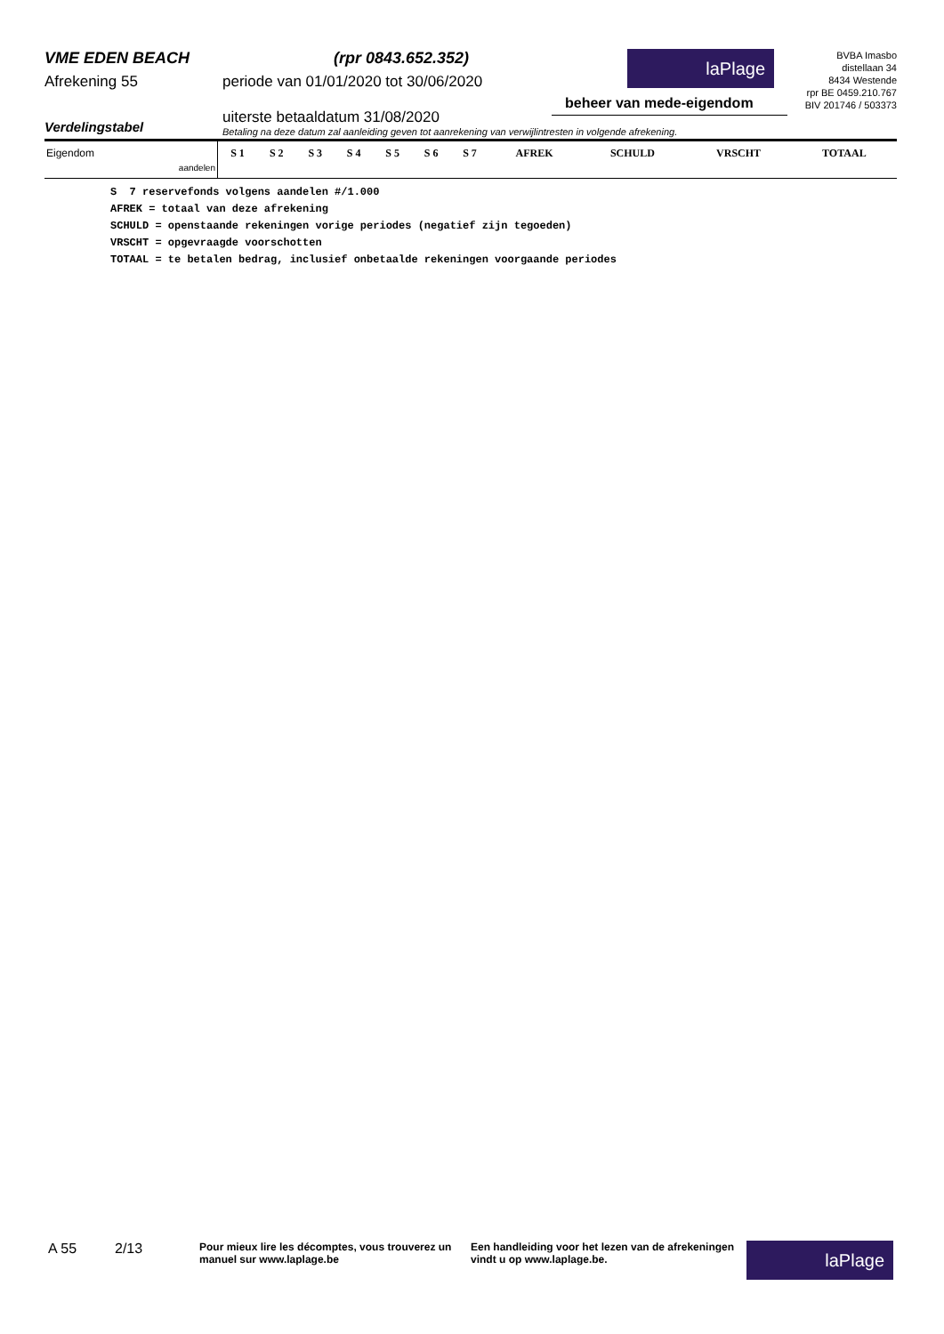VME EDEN BEACH
Afrekening 55
(rpr 0843.652.352)
periode van 01/01/2020 tot 30/06/2020
laPlage
beheer van mede-eigendom
BVBA Imasbo
distellaan 34
8434 Westende
rpr BE 0459.210.767
BIV 201746 / 503373
Verdelingstabel
uiterste betaaldatum 31/08/2020
Betaling na deze datum zal aanleiding geven tot aanrekening van verwijlintresten in volgende afrekening.
| Eigendom aandelen | S 1 | S 2 | S 3 | S 4 | S 5 | S 6 | S 7 | AFREK | SCHULD | VRSCHT | TOTAAL |
| --- | --- | --- | --- | --- | --- | --- | --- | --- | --- | --- | --- |
S 7 reservefonds volgens aandelen #/1.000 AFREK = totaal van deze afrekening SCHULD = openstaande rekeningen vorige periodes (negatief zijn tegoeden) VRSCHT = opgevraagde voorschotten TOTAAL = te betalen bedrag, inclusief onbetaalde rekeningen voorgaande periodes
A 55 2/13
Pour mieux lire les décomptes, vous trouverez un manuel sur www.laplage.be
Een handleiding voor het lezen van de afrekeningen vindt u op www.laplage.be.
laPlage